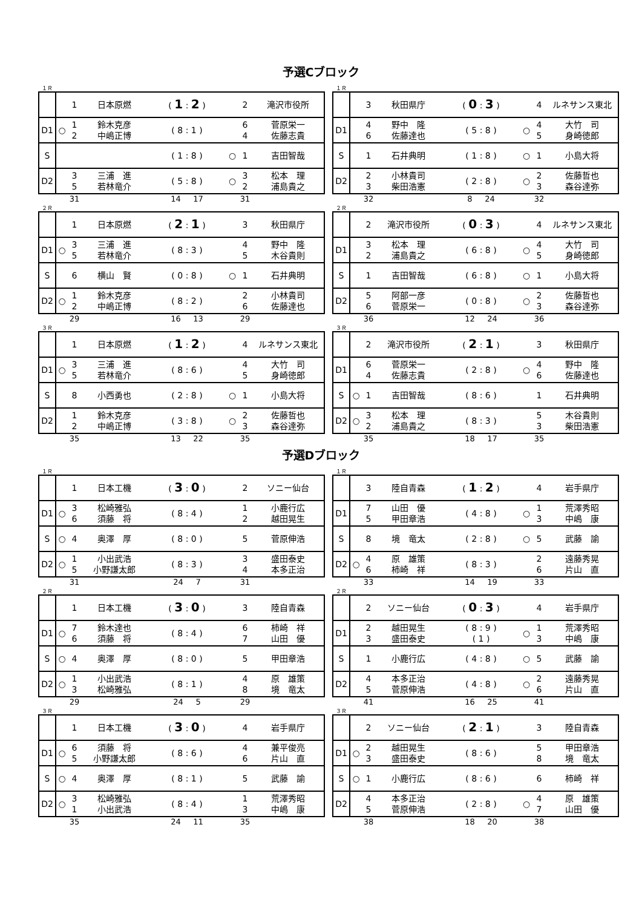予選Cブロック
１Ｒ
| | | 1 | 日本原燃 | ( 1 : 2 ) | | 2 | 滝沢市役所 |
| D1 | ○ | 1 2 | 鈴木克彦 中嶋正博 | ( 8 : 1 ) | | 6 4 | 菅原栄一 佐藤志貴 |
| S | | | | ( 1 : 8 ) | ○ | 1 | 吉田智哉 |
| D2 | | 3 5 | 三浦 進 若林竜介 | ( 5 : 8 ) | ○ | 3 2 | 松本 理 浦島貴之 |
| | | 31 | | 14 17 | | 31 | |
１Ｒ
| | | 3 | 秋田県庁 | ( 0 : 3 ) | | 4 | ルネサンス東北 |
| D1 | | 4 6 | 野中 隆 佐藤達也 | ( 5 : 8 ) | ○ | 4 5 | 大竹 司 身崎徳郎 |
| S | | 1 | 石井典明 | ( 1 : 8 ) | ○ | 1 | 小島大将 |
| D2 | | 2 3 | 小林貴司 柴田浩憲 | ( 2 : 8 ) | ○ | 2 3 | 佐藤哲也 森谷達弥 |
| | | 32 | | 8 24 | | 32 | |
２Ｒ
| | | 1 | 日本原燃 | ( 2 : 1 ) | | 3 | 秋田県庁 |
| D1 | ○ | 3 5 | 三浦 進 若林竜介 | ( 8 : 3 ) | | 4 5 | 野中 隆 木谷貴則 |
| S | | 6 | 横山 賢 | ( 0 : 8 ) | ○ | 1 | 石井典明 |
| D2 | ○ | 1 2 | 鈴木克彦 中嶋正博 | ( 8 : 2 ) | | 2 6 | 小林貴司 佐藤達也 |
| | | 29 | | 16 13 | | 29 | |
２Ｒ
| | | 2 | 滝沢市役所 | ( 0 : 3 ) | | 4 | ルネサンス東北 |
| D1 | | 3 2 | 松本 理 浦島貴之 | ( 6 : 8 ) | ○ | 4 5 | 大竹 司 身崎徳郎 |
| S | | 1 | 吉田智哉 | ( 6 : 8 ) | ○ | 1 | 小島大将 |
| D2 | | 5 6 | 阿部一彦 菅原栄一 | ( 0 : 8 ) | ○ | 2 3 | 佐藤哲也 森谷達弥 |
| | | 36 | | 12 24 | | 36 | |
３Ｒ
| | | 1 | 日本原燃 | ( 1 : 2 ) | | 4 | ルネサンス東北 |
| D1 | ○ | 3 5 | 三浦 進 若林竜介 | ( 8 : 6 ) | | 4 5 | 大竹 司 身崎徳郎 |
| S | | 8 | 小西勇也 | ( 2 : 8 ) | ○ | 1 | 小島大将 |
| D2 | | 1 2 | 鈴木克彦 中嶋正博 | ( 3 : 8 ) | ○ | 2 3 | 佐藤哲也 森谷達弥 |
| | | 35 | | 13 22 | | 35 | |
３Ｒ
| | | 2 | 滝沢市役所 | ( 2 : 1 ) | | 3 | 秋田県庁 |
| D1 | | 6 4 | 菅原栄一 佐藤志貴 | ( 2 : 8 ) | ○ | 4 6 | 野中 隆 佐藤達也 |
| S | ○ | 1 | 吉田智哉 | ( 8 : 6 ) | | 1 | 石井典明 |
| D2 | ○ | 3 2 | 松本 理 浦島貴之 | ( 8 : 3 ) | | 5 3 | 木谷貴則 柴田浩憲 |
| | | 35 | | 18 17 | | 35 | |
予選Dブロック
１Ｒ
| | | 1 | 日本工機 | ( 3 : 0 ) | | 2 | ソニー仙台 |
| D1 | ○ | 3 6 | 松崎雅弘 須藤 将 | ( 8 : 4 ) | | 1 2 | 小鹿行広 越田晃生 |
| S | ○ | 4 | 奥澤 厚 | ( 8 : 0 ) | | 5 | 菅原伸浩 |
| D2 | ○ | 1 5 | 小出武浩 小野謙太郎 | ( 8 : 3 ) | | 3 4 | 盛田泰史 本多正治 |
| | | 31 | | 24 7 | | 31 | |
１Ｒ
| | | 3 | 陸自青森 | ( 1 : 2 ) | | 4 | 岩手県庁 |
| D1 | | 7 5 | 山田 優 甲田章浩 | ( 4 : 8 ) | ○ | 1 3 | 荒澤秀昭 中嶋 康 |
| S | | 8 | 境 竜太 | ( 2 : 8 ) | ○ | 5 | 武藤 諭 |
| D2 | ○ | 4 6 | 原 雄策 柿崎 祥 | ( 8 : 3 ) | | 2 6 | 遠藤秀晃 片山 直 |
| | | 33 | | 14 19 | | 33 | |
２Ｒ
| | | 1 | 日本工機 | ( 3 : 0 ) | | 3 | 陸自青森 |
| D1 | ○ | 7 6 | 鈴木達也 須藤 将 | ( 8 : 4 ) | | 6 7 | 柿崎 祥 山田 優 |
| S | ○ | 4 | 奥澤 厚 | ( 8 : 0 ) | | 5 | 甲田章浩 |
| D2 | ○ | 1 3 | 小出武浩 松崎雅弘 | ( 8 : 1 ) | | 4 8 | 原 雄策 境 竜太 |
| | | 29 | | 24 5 | | 29 | |
２Ｒ
| | | 2 | ソニー仙台 | ( 0 : 3 ) | | 4 | 岩手県庁 |
| D1 | | 2 3 | 越田晃生 盛田泰史 | ( 8 : 9 ) ( 1 ) | ○ | 1 3 | 荒澤秀昭 中嶋 康 |
| S | | 1 | 小鹿行広 | ( 4 : 8 ) | ○ | 5 | 武藤 諭 |
| D2 | | 4 5 | 本多正治 菅原伸浩 | ( 4 : 8 ) | ○ | 2 6 | 遠藤秀晃 片山 直 |
| | | 41 | | 16 25 | | 41 | |
３Ｒ
| | | 1 | 日本工機 | ( 3 : 0 ) | | 4 | 岩手県庁 |
| D1 | ○ | 6 5 | 須藤 将 小野謙太郎 | ( 8 : 6 ) | | 4 6 | 兼平俊亮 片山 直 |
| S | ○ | 4 | 奥澤 厚 | ( 8 : 1 ) | | 5 | 武藤 諭 |
| D2 | ○ | 3 1 | 松崎雅弘 小出武浩 | ( 8 : 4 ) | | 1 3 | 荒澤秀昭 中嶋 康 |
| | | 35 | | 24 11 | | 35 | |
３Ｒ
| | | 2 | ソニー仙台 | ( 2 : 1 ) | | 3 | 陸自青森 |
| D1 | ○ | 2 3 | 越田晃生 盛田泰史 | ( 8 : 6 ) | | 5 8 | 甲田章浩 境 竜太 |
| S | ○ | 1 | 小鹿行広 | ( 8 : 6 ) | | 6 | 柿崎 祥 |
| D2 | | 4 5 | 本多正治 菅原伸浩 | ( 2 : 8 ) | ○ | 4 7 | 原 雄策 山田 優 |
| | | 38 | | 18 20 | | 38 | |